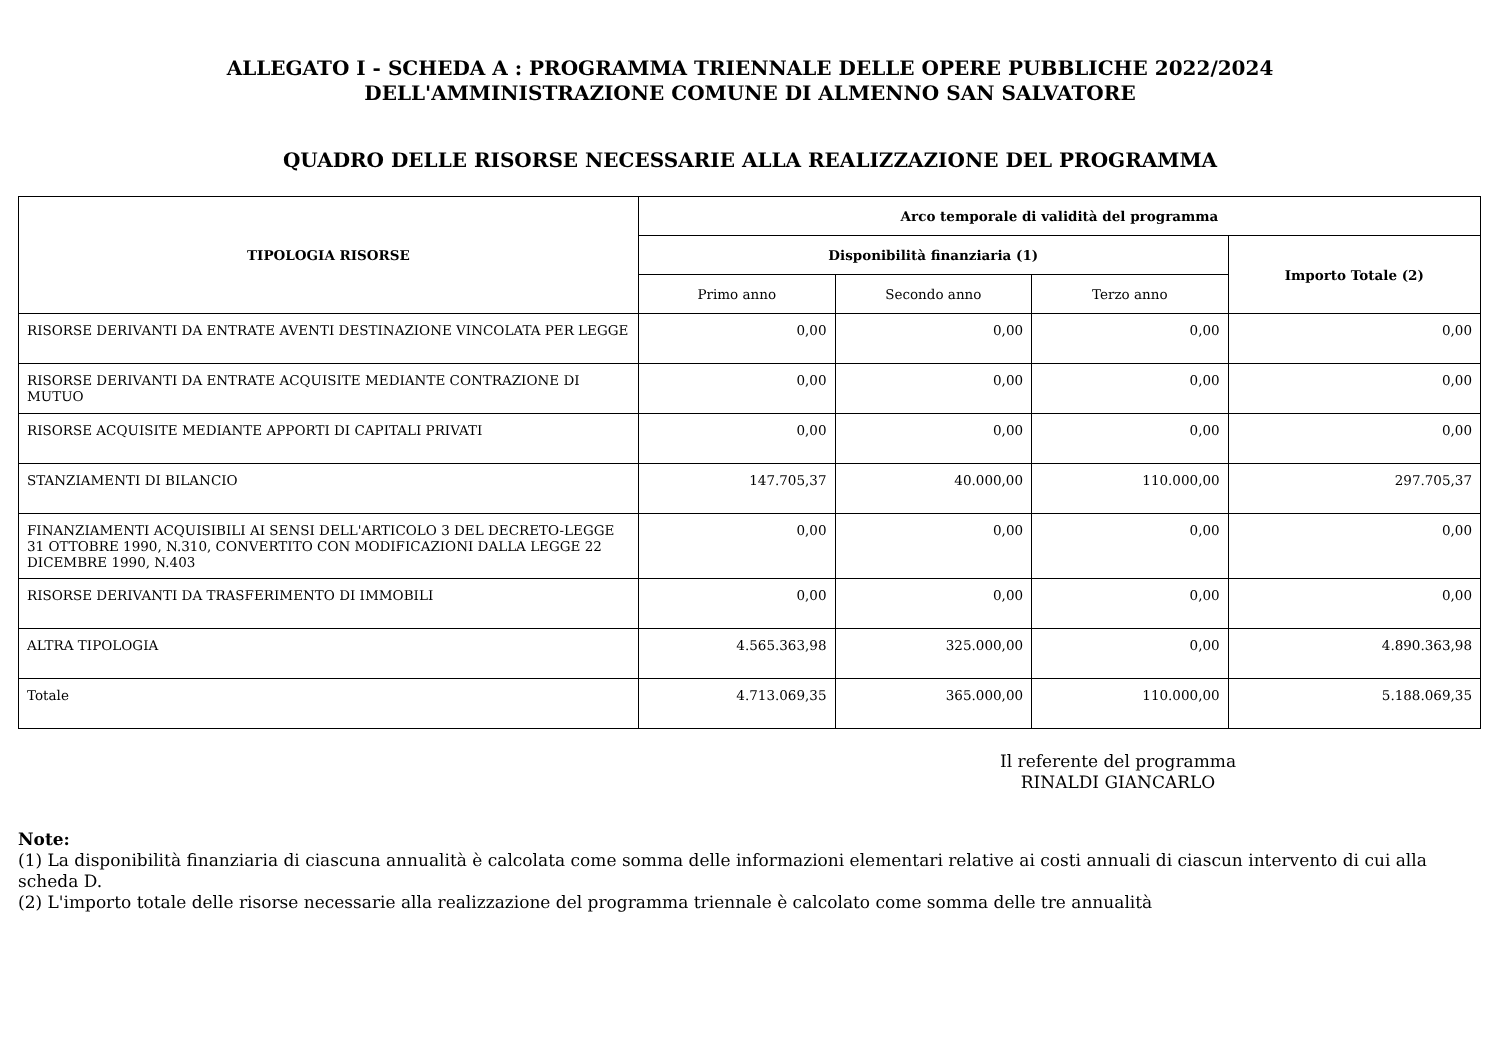ALLEGATO I - SCHEDA A : PROGRAMMA TRIENNALE DELLE OPERE PUBBLICHE 2022/2024
DELL'AMMINISTRAZIONE COMUNE DI ALMENNO SAN SALVATORE
QUADRO DELLE RISORSE NECESSARIE ALLA REALIZZAZIONE DEL PROGRAMMA
| TIPOLOGIA RISORSE | Arco temporale di validità del programma | | | |
| --- | --- | --- | --- | --- |
| | Disponibilità finanziaria (1) | | | Importo Totale (2) |
| | Primo anno | Secondo anno | Terzo anno | |
| RISORSE DERIVANTI DA ENTRATE AVENTI DESTINAZIONE VINCOLATA PER LEGGE | 0,00 | 0,00 | 0,00 | 0,00 |
| RISORSE DERIVANTI DA ENTRATE ACQUISITE MEDIANTE CONTRAZIONE DI MUTUO | 0,00 | 0,00 | 0,00 | 0,00 |
| RISORSE ACQUISITE MEDIANTE APPORTI DI CAPITALI PRIVATI | 0,00 | 0,00 | 0,00 | 0,00 |
| STANZIAMENTI DI BILANCIO | 147.705,37 | 40.000,00 | 110.000,00 | 297.705,37 |
| FINANZIAMENTI ACQUISIBILI AI SENSI DELL'ARTICOLO 3 DEL DECRETO-LEGGE 31 OTTOBRE 1990, N.310, CONVERTITO CON MODIFICAZIONI DALLA LEGGE 22 DICEMBRE 1990, N.403 | 0,00 | 0,00 | 0,00 | 0,00 |
| RISORSE DERIVANTI DA TRASFERIMENTO DI IMMOBILI | 0,00 | 0,00 | 0,00 | 0,00 |
| ALTRA TIPOLOGIA | 4.565.363,98 | 325.000,00 | 0,00 | 4.890.363,98 |
| Totale | 4.713.069,35 | 365.000,00 | 110.000,00 | 5.188.069,35 |
Il referente del programma
RINALDI GIANCARLO
Note:
(1) La disponibilità finanziaria di ciascuna annualità è calcolata come somma delle informazioni elementari relative ai costi annuali di ciascun intervento di cui alla scheda D.
(2) L'importo totale delle risorse necessarie alla realizzazione del programma triennale è calcolato come somma delle tre annualità